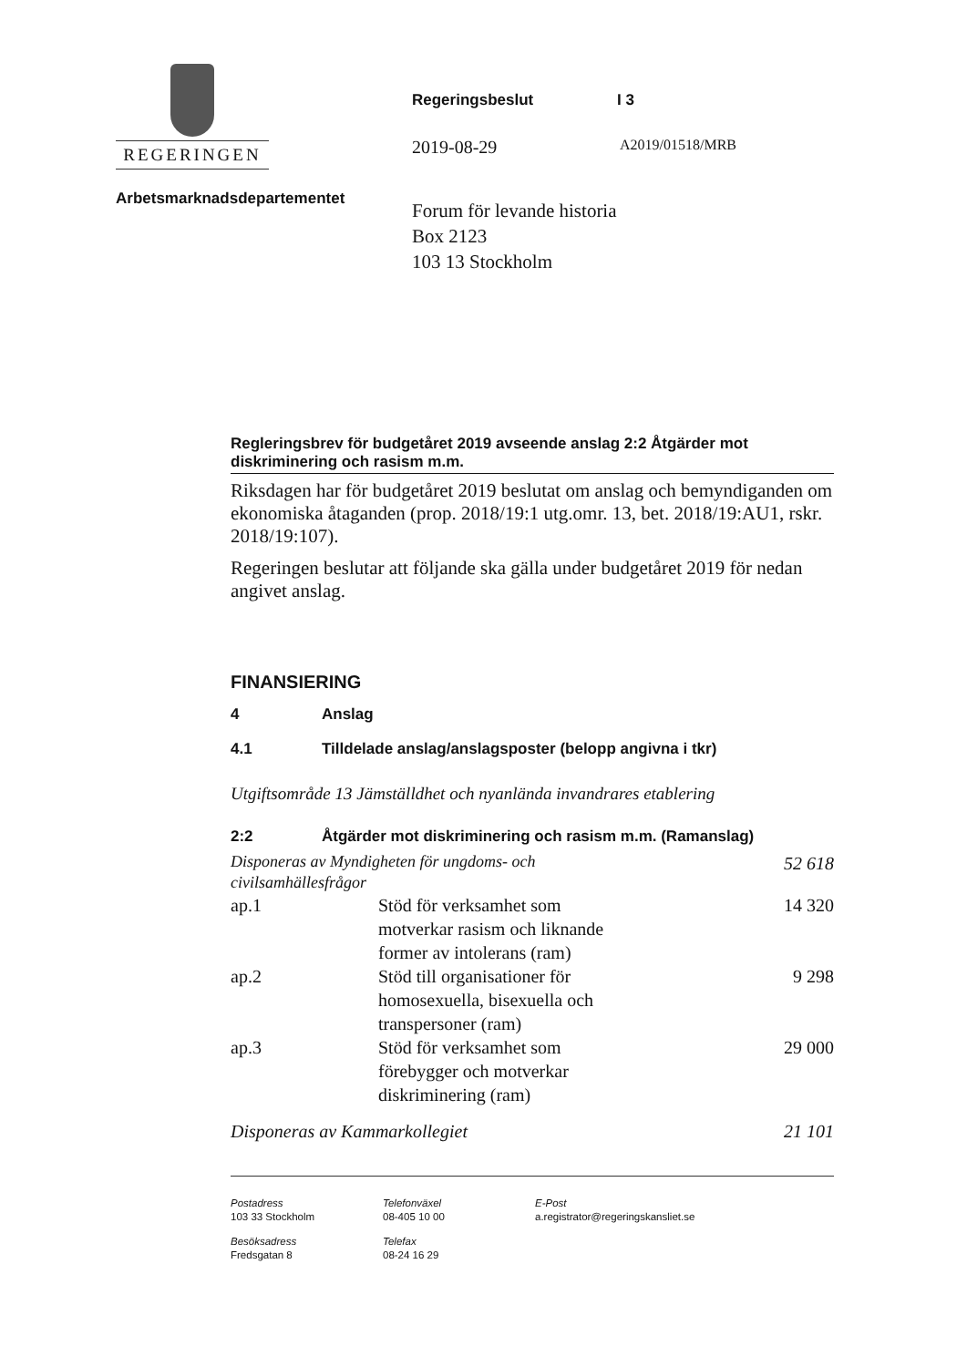REGERINGEN
Arbetsmarknadsdepartementet
Regeringsbeslut I 3
2019-08-29 A2019/01518/MRB
Forum för levande historia
Box 2123
103 13 Stockholm
Regleringsbrev för budgetåret 2019 avseende anslag 2:2 Åtgärder mot diskriminering och rasism m.m.
Riksdagen har för budgetåret 2019 beslutat om anslag och bemyndiganden om ekonomiska åtaganden (prop. 2018/19:1 utg.omr. 13, bet. 2018/19:AU1, rskr. 2018/19:107).
Regeringen beslutar att följande ska gälla under budgetåret 2019 för nedan angivet anslag.
FINANSIERING
4 Anslag
4.1 Tilldelade anslag/anslagsposter (belopp angivna i tkr)
Utgiftsområde 13 Jämställdhet och nyanlända invandrares etablering
2:2 Åtgärder mot diskriminering och rasism m.m. (Ramanslag)
| Disponeras av Myndigheten för ungdoms- och civilsamhällesfrågor | | 52 618 |
| ap.1 | Stöd för verksamhet som motverkar rasism och liknande former av intolerans (ram) | 14 320 |
| ap.2 | Stöd till organisationer för homosexuella, bisexuella och transpersoner (ram) | 9 298 |
| ap.3 | Stöd för verksamhet som förebygger och motverkar diskriminering (ram) | 29 000 |
| Disponeras av Kammarkollegiet | | 21 101 |
Postadress
103 33 Stockholm
Telefonväxel
08-405 10 00
E-Post
a.registrator@regeringskansliet.se
Besöksadress
Fredsgatan 8
Telefax
08-24 16 29